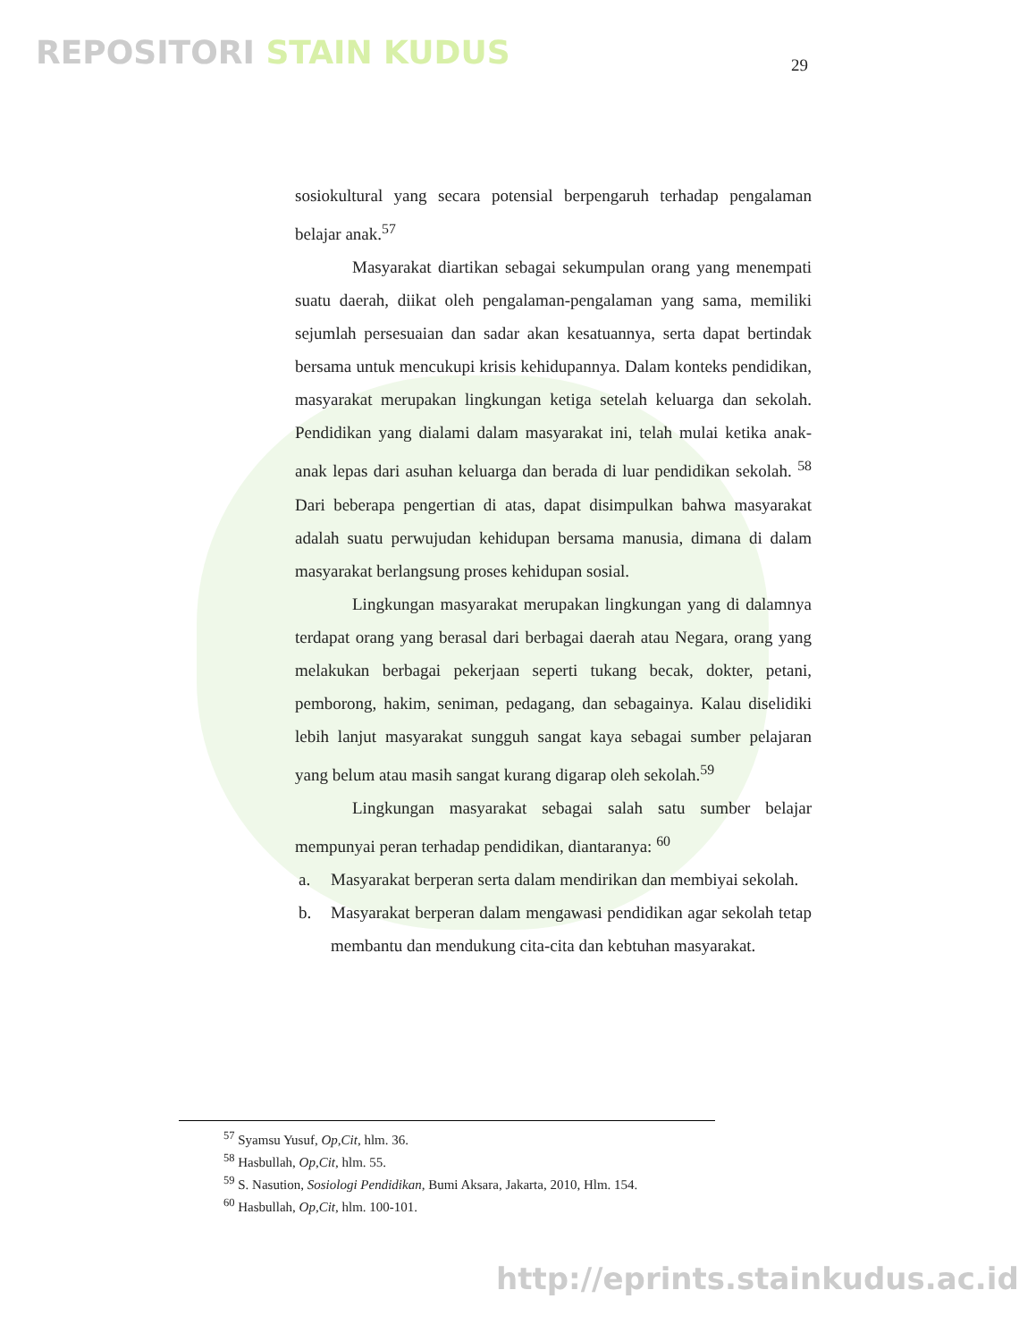REPOSITORI STAIN KUDUS 29
sosiokultural yang secara potensial berpengaruh terhadap pengalaman belajar anak.<sup>57</sup>
Masyarakat diartikan sebagai sekumpulan orang yang menempati suatu daerah, diikat oleh pengalaman-pengalaman yang sama, memiliki sejumlah persesuaian dan sadar akan kesatuannya, serta dapat bertindak bersama untuk mencukupi krisis kehidupannya. Dalam konteks pendidikan, masyarakat merupakan lingkungan ketiga setelah keluarga dan sekolah. Pendidikan yang dialami dalam masyarakat ini, telah mulai ketika anak-anak lepas dari asuhan keluarga dan berada di luar pendidikan sekolah. <sup>58</sup> Dari beberapa pengertian di atas, dapat disimpulkan bahwa masyarakat adalah suatu perwujudan kehidupan bersama manusia, dimana di dalam masyarakat berlangsung proses kehidupan sosial.
Lingkungan masyarakat merupakan lingkungan yang di dalamnya terdapat orang yang berasal dari berbagai daerah atau Negara, orang yang melakukan berbagai pekerjaan seperti tukang becak, dokter, petani, pemborong, hakim, seniman, pedagang, dan sebagainya. Kalau diselidiki lebih lanjut masyarakat sungguh sangat kaya sebagai sumber pelajaran yang belum atau masih sangat kurang digarap oleh sekolah.<sup>59</sup>
Lingkungan masyarakat sebagai salah satu sumber belajar mempunyai peran terhadap pendidikan, diantaranya: <sup>60</sup>
a. Masyarakat berperan serta dalam mendirikan dan membiyai sekolah.
b. Masyarakat berperan dalam mengawasi pendidikan agar sekolah tetap membantu dan mendukung cita-cita dan kebtuhan masyarakat.
<sup>57</sup> Syamsu Yusuf, Op,Cit, hlm. 36.
<sup>58</sup> Hasbullah, Op,Cit, hlm. 55.
<sup>59</sup> S. Nasution, Sosiologi Pendidikan, Bumi Aksara, Jakarta, 2010, Hlm. 154.
<sup>60</sup> Hasbullah, Op,Cit, hlm. 100-101.
http://eprints.stainkudus.ac.id